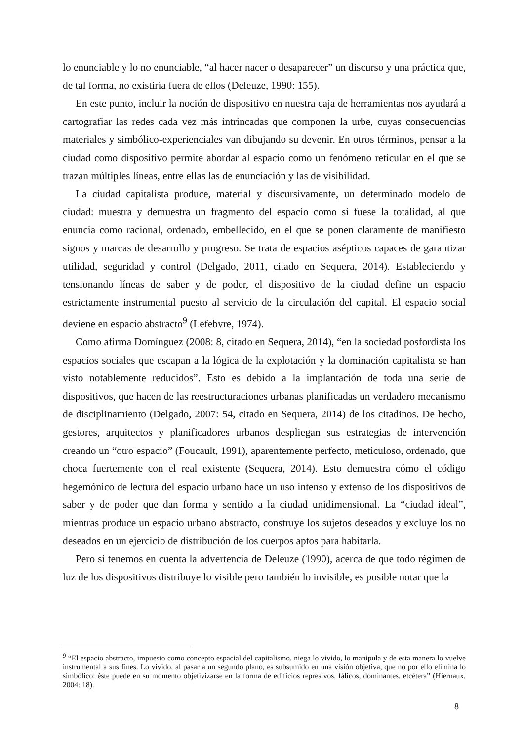lo enunciable y lo no enunciable, “al hacer nacer o desaparecer” un discurso y una práctica que, de tal forma, no existiría fuera de ellos (Deleuze, 1990: 155).
En este punto, incluir la noción de dispositivo en nuestra caja de herramientas nos ayudará a cartografiar las redes cada vez más intrincadas que componen la urbe, cuyas consecuencias materiales y simbólico-experienciales van dibujando su devenir. En otros términos, pensar a la ciudad como dispositivo permite abordar al espacio como un fenómeno reticular en el que se trazan múltiples líneas, entre ellas las de enunciación y las de visibilidad.
La ciudad capitalista produce, material y discursivamente, un determinado modelo de ciudad: muestra y demuestra un fragmento del espacio como si fuese la totalidad, al que enuncia como racional, ordenado, embellecido, en el que se ponen claramente de manifiesto signos y marcas de desarrollo y progreso. Se trata de espacios asépticos capaces de garantizar utilidad, seguridad y control (Delgado, 2011, citado en Sequera, 2014). Estableciendo y tensionando líneas de saber y de poder, el dispositivo de la ciudad define un espacio estrictamente instrumental puesto al servicio de la circulación del capital. El espacio social deviene en espacio abstracto<sup>9</sup> (Lefebvre, 1974).
Como afirma Domínguez (2008: 8, citado en Sequera, 2014), “en la sociedad posfordista los espacios sociales que escapan a la lógica de la explotación y la dominación capitalista se han visto notablemente reducidos”. Esto es debido a la implantación de toda una serie de dispositivos, que hacen de las reestructuraciones urbanas planificadas un verdadero mecanismo de disciplinamiento (Delgado, 2007: 54, citado en Sequera, 2014) de los citadinos. De hecho, gestores, arquitectos y planificadores urbanos despliegan sus estrategias de intervención creando un “otro espacio” (Foucault, 1991), aparentemente perfecto, meticuloso, ordenado, que choca fuertemente con el real existente (Sequera, 2014). Esto demuestra cómo el código hegemónico de lectura del espacio urbano hace un uso intenso y extenso de los dispositivos de saber y de poder que dan forma y sentido a la ciudad unidimensional. La “ciudad ideal”, mientras produce un espacio urbano abstracto, construye los sujetos deseados y excluye los no deseados en un ejercicio de distribución de los cuerpos aptos para habitarla.
Pero si tenemos en cuenta la advertencia de Deleuze (1990), acerca de que todo régimen de luz de los dispositivos distribuye lo visible pero también lo invisible, es posible notar que la
<sup>9</sup> “El espacio abstracto, impuesto como concepto espacial del capitalismo, niega lo vivido, lo manipula y de esta manera lo vuelve instrumental a sus fines. Lo vivido, al pasar a un segundo plano, es subsumido en una visión objetiva, que no por ello elimina lo simbólico: éste puede en su momento objetivizarse en la forma de edificios represivos, fálicos, dominantes, etcétera” (Hiernaux, 2004: 18).
8